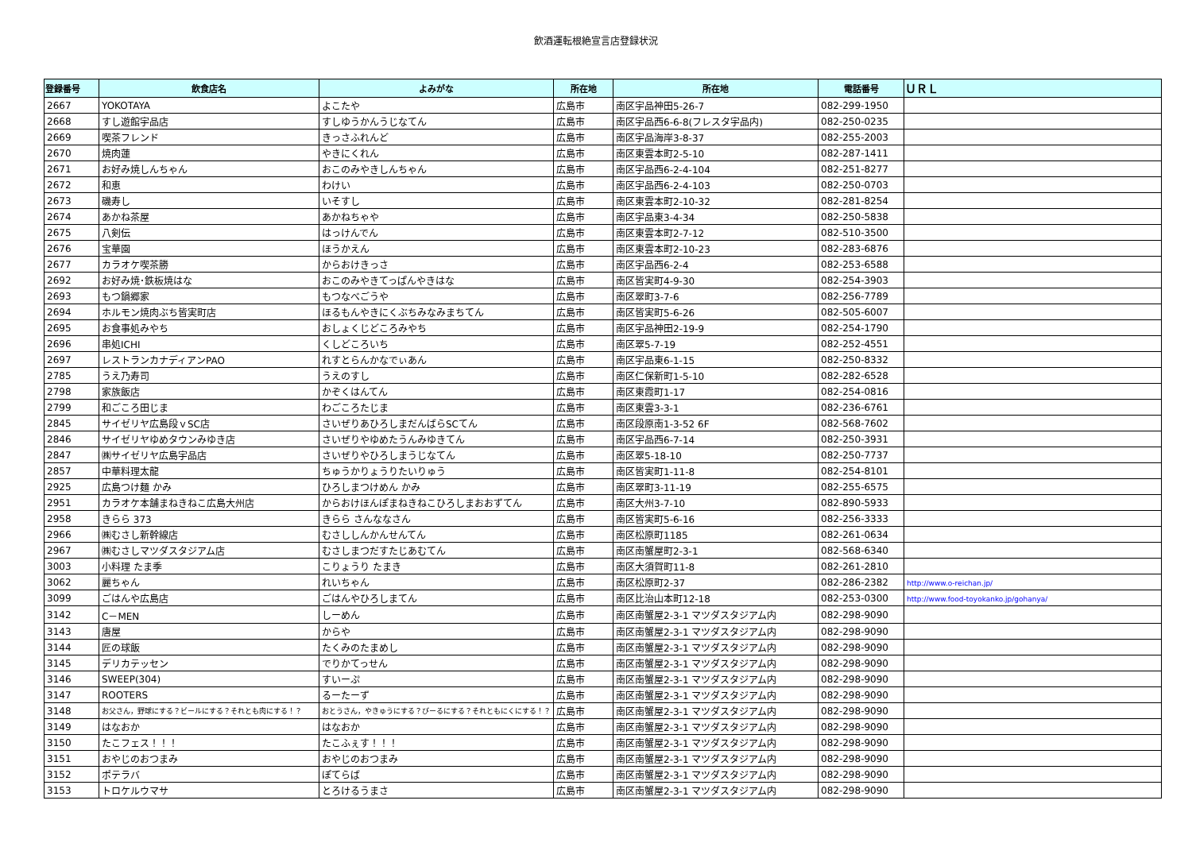飲酒運転根絶宣言店登録状況
| 登録番号 | 飲食店名 | よみがな | 所在地 | 所在地 | 電話番号 | ＵＲＬ |
| --- | --- | --- | --- | --- | --- | --- |
| 2667 | YOKOTAYA | よこたや | 広島市 | 南区宇品神田5-26-7 | 082-299-1950 | |
| 2668 | すし遊館宇品店 | すしゆうかんうじなてん | 広島市 | 南区宇品西6-6-8(フレスタ宇品内) | 082-250-0235 | |
| 2669 | 喫茶フレンド | きっさふれんど | 広島市 | 南区宇品海岸3-8-37 | 082-255-2003 | |
| 2670 | 焼肉蓮 | やきにくれん | 広島市 | 南区東雲本町2-5-10 | 082-287-1411 | |
| 2671 | お好み焼しんちゃん | おこのみやきしんちゃん | 広島市 | 南区宇品西6-2-4-104 | 082-251-8277 | |
| 2672 | 和恵 | わけい | 広島市 | 南区宇品西6-2-4-103 | 082-250-0703 | |
| 2673 | 磯寿し | いそすし | 広島市 | 南区東雲本町2-10-32 | 082-281-8254 | |
| 2674 | あかね茶屋 | あかねちゃや | 広島市 | 南区宇品東3-4-34 | 082-250-5838 | |
| 2675 | 八剣伝 | はっけんでん | 広島市 | 南区東雲本町2-7-12 | 082-510-3500 | |
| 2676 | 宝華園 | ほうかえん | 広島市 | 南区東雲本町2-10-23 | 082-283-6876 | |
| 2677 | カラオケ喫茶勝 | からおけきっさ | 広島市 | 南区宇品西6-2-4 | 082-253-6588 | |
| 2692 | お好み焼･鉄板焼はな | おこのみやきてっぱんやきはな | 広島市 | 南区皆実町4-9-30 | 082-254-3903 | |
| 2693 | もつ鍋郷家 | もつなべごうや | 広島市 | 南区翠町3-7-6 | 082-256-7789 | |
| 2694 | ホルモン焼肉ぶち皆実町店 | ほるもんやきにくぶちみなみまちてん | 広島市 | 南区皆実町5-6-26 | 082-505-6007 | |
| 2695 | お食事処みやち | おしょくじどころみやち | 広島市 | 南区宇品神田2-19-9 | 082-254-1790 | |
| 2696 | 串処ICHI | くしどころいち | 広島市 | 南区翠5-7-19 | 082-252-4551 | |
| 2697 | レストランカナディアンPAO | れすとらんかなでぃあん | 広島市 | 南区宇品東6-1-15 | 082-250-8332 | |
| 2785 | うえ乃寿司 | うえのすし | 広島市 | 南区仁保新町1-5-10 | 082-282-6528 | |
| 2798 | 家族飯店 | かぞくはんてん | 広島市 | 南区東霞町1-17 | 082-254-0816 | |
| 2799 | 和ごころ田じま | わごころたじま | 広島市 | 南区東雲3-3-1 | 082-236-6761 | |
| 2845 | サイゼリヤ広島段ｖSC店 | さいぜりあひろしまだんばらSCてん | 広島市 | 南区段原南1-3-52 6F | 082-568-7602 | |
| 2846 | サイゼリヤゆめタウンみゆき店 | さいぜりやゆめたうんみゆきてん | 広島市 | 南区宇品西6-7-14 | 082-250-3931 | |
| 2847 | ㈱サイゼリヤ広島宇品店 | さいぜりやひろしまうじなてん | 広島市 | 南区翠5-18-10 | 082-250-7737 | |
| 2857 | 中華料理太龍 | ちゅうかりょうりたいりゅう | 広島市 | 南区皆実町1-11-8 | 082-254-8101 | |
| 2925 | 広島つけ麺 かみ | ひろしまつけめん かみ | 広島市 | 南区翠町3-11-19 | 082-255-6575 | |
| 2951 | カラオケ本舗まねきねこ広島大州店 | からおけほんぽまねきねこひろしまおおずてん | 広島市 | 南区大州3-7-10 | 082-890-5933 | |
| 2958 | きらら 373 | きらら さんななさん | 広島市 | 南区皆実町5-6-16 | 082-256-3333 | |
| 2966 | ㈱むさし新幹線店 | むさししんかんせんてん | 広島市 | 南区松原町1185 | 082-261-0634 | |
| 2967 | ㈱むさしマツダスタジアム店 | むさしまつだすたじあむてん | 広島市 | 南区南蟹屋町2-3-1 | 082-568-6340 | |
| 3003 | 小料理 たま季 | こりょうり たまき | 広島市 | 南区大須賀町11-8 | 082-261-2810 | |
| 3062 | 麗ちゃん | れいちゃん | 広島市 | 南区松原町2-37 | 082-286-2382 | http://www.o-reichan.jp/ |
| 3099 | ごはんや広島店 | ごはんやひろしまてん | 広島市 | 南区比治山本町12-18 | 082-253-0300 | http://www.food-toyokanko.jp/gohanya/ |
| 3142 | C－MEN | しーめん | 広島市 | 南区南蟹屋2-3-1 マツダスタジアム内 | 082-298-9090 | |
| 3143 | 唐屋 | からや | 広島市 | 南区南蟹屋2-3-1 マツダスタジアム内 | 082-298-9090 | |
| 3144 | 匠の球飯 | たくみのたまめし | 広島市 | 南区南蟹屋2-3-1 マツダスタジアム内 | 082-298-9090 | |
| 3145 | デリカテッセン | でりかてっせん | 広島市 | 南区南蟹屋2-3-1 マツダスタジアム内 | 082-298-9090 | |
| 3146 | SWEEP(304) | すいーぷ | 広島市 | 南区南蟹屋2-3-1 マツダスタジアム内 | 082-298-9090 | |
| 3147 | ROOTERS | るーたーず | 広島市 | 南区南蟹屋2-3-1 マツダスタジアム内 | 082-298-9090 | |
| 3148 | お父さん，野球にする？ビールにする？それとも肉にする！？ | おとうさん，やきゅうにする？びーるにする？それともにくにする！？ | 広島市 | 南区南蟹屋2-3-1 マツダスタジアム内 | 082-298-9090 | |
| 3149 | はなおか | はなおか | 広島市 | 南区南蟹屋2-3-1 マツダスタジアム内 | 082-298-9090 | |
| 3150 | たこフェス！！！ | たこふぇす！！！ | 広島市 | 南区南蟹屋2-3-1 マツダスタジアム内 | 082-298-9090 | |
| 3151 | おやじのおつまみ | おやじのおつまみ | 広島市 | 南区南蟹屋2-3-1 マツダスタジアム内 | 082-298-9090 | |
| 3152 | ポテラバ | ぽてらば | 広島市 | 南区南蟹屋2-3-1 マツダスタジアム内 | 082-298-9090 | |
| 3153 | トロケルウマサ | とろけるうまさ | 広島市 | 南区南蟹屋2-3-1 マツダスタジアム内 | 082-298-9090 | |